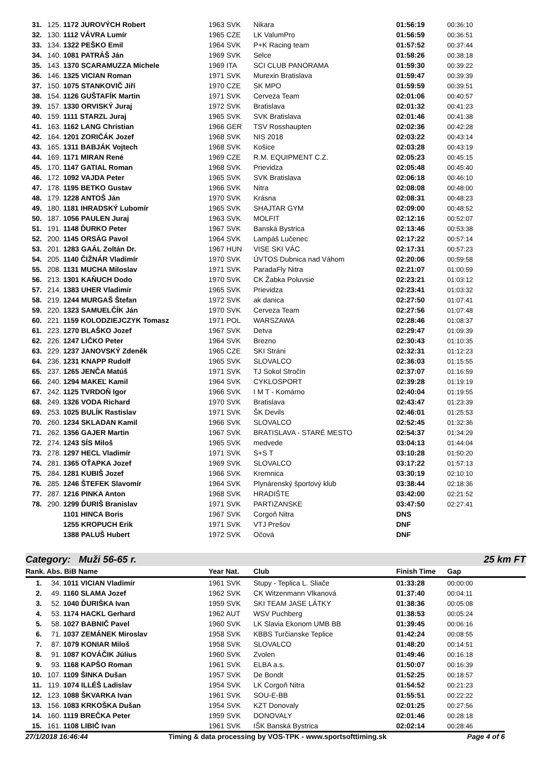| 31. | 125. | 1172 JUROVÝCH Robert | 1963 SVK | Nikara | 01:56:19 | 00:36:10 |
| 32. | 130. | 1112 VÁVRA Lumír | 1965 CZE | LK ValumPro | 01:56:59 | 00:36:51 |
| 33. | 134. | 1322 PEŠKO Emil | 1964 SVK | P+K Racing team | 01:57:52 | 00:37:44 |
| 34. | 140. | 1081 PATRÁŠ Ján | 1969 SVK | Selce | 01:58:26 | 00:38:18 |
| 35. | 143. | 1370 SCARAMUZZA Michele | 1969 ITA | SCI CLUB PANORAMA | 01:59:30 | 00:39:22 |
| 36. | 146. | 1325 VICIAN Roman | 1971 SVK | Murexin Bratislava | 01:59:47 | 00:39:39 |
| 37. | 150. | 1075 STANKOVIČ Jiří | 1970 CZE | SK MPO | 01:59:59 | 00:39:51 |
| 38. | 154. | 1126 GUŠTAFÍK Martin | 1971 SVK | Cerveza Team | 02:01:06 | 00:40:57 |
| 39. | 157. | 1330 ORVISKÝ Juraj | 1972 SVK | Bratislava | 02:01:32 | 00:41:23 |
| 40. | 159. | 1111 STARZL Juraj | 1965 SVK | SVK Bratislava | 02:01:46 | 00:41:38 |
| 41. | 163. | 1162 LANG Christian | 1966 GER | TSV Rosshaupten | 02:02:36 | 00:42:28 |
| 42. | 164. | 1201 ZORIČÁK Jozef | 1968 SVK | NIS 2018 | 02:03:22 | 00:43:14 |
| 43. | 165. | 1311 BABJÁK Vojtech | 1968 SVK | Košice | 02:03:28 | 00:43:19 |
| 44. | 169. | 1171 MIRAN René | 1969 CZE | R.M. EQUIPMENT C.Z. | 02:05:23 | 00:45:15 |
| 45. | 170. | 1147 GATIAL Roman | 1968 SVK | Prievidza | 02:05:48 | 00:45:40 |
| 46. | 172. | 1092 VAJDA Peter | 1965 SVK | SVK Bratislava | 02:06:18 | 00:46:10 |
| 47. | 178. | 1195 BETKO Gustav | 1966 SVK | Nitra | 02:08:08 | 00:48:00 |
| 48. | 179. | 1228 ANTOŠ Ján | 1970 SVK | Krásna | 02:08:31 | 00:48:23 |
| 49. | 180. | 1181 IHRADSKÝ Lubomír | 1965 SVK | SHAJTAR GYM | 02:09:00 | 00:48:52 |
| 50. | 187. | 1056 PAULEN Juraj | 1963 SVK | MOLFIT | 02:12:16 | 00:52:07 |
| 51. | 191. | 1148 ĎURKO Peter | 1967 SVK | Banská Bystrica | 02:13:46 | 00:53:38 |
| 52. | 200. | 1145 ORSÁG Pavol | 1964 SVK | Lampáš Lučenec | 02:17:22 | 00:57:14 |
| 53. | 201. | 1283 GAÁL Zoltán Dr. | 1967 HUN | VISE SKI VÁC | 02:17:31 | 00:57:23 |
| 54. | 205. | 1140 ČIŽNÁR Vladimír | 1970 SVK | ÚVTOS Dubnica nad Váhom | 02:20:06 | 00:59:58 |
| 55. | 208. | 1131 MUCHA Miloslav | 1971 SVK | ParadaFly Nitra | 02:21:07 | 01:00:59 |
| 56. | 213. | 1301 KAŇUCH Dodo | 1970 SVK | CK Žabka Poluvsie | 02:23:21 | 01:03:12 |
| 57. | 214. | 1383 UHER Vladimír | 1965 SVK | Prievidza | 02:23:41 | 01:03:32 |
| 58. | 219. | 1244 MURGAŠ Štefan | 1972 SVK | ak danica | 02:27:50 | 01:07:41 |
| 59. | 220. | 1323 SAMUELČÍK Ján | 1970 SVK | Cerveza Team | 02:27:56 | 01:07:48 |
| 60. | 221. | 1159 KOLODZIEJCZYK Tomasz | 1971 POL | WARSZAWA | 02:28:46 | 01:08:37 |
| 61. | 223. | 1270 BLAŠKO Jozef | 1967 SVK | Detva | 02:29:47 | 01:09:39 |
| 62. | 226. | 1247 LIČKO Peter | 1964 SVK | Brezno | 02:30:43 | 01:10:35 |
| 63. | 229. | 1237 JANOVSKÝ Zdeněk | 1965 CZE | SKI Stráni | 02:32:31 | 01:12:23 |
| 64. | 236. | 1231 KNAPP Rudolf | 1965 SVK | SLOVALCO | 02:36:03 | 01:15:55 |
| 65. | 237. | 1265 JENČA Matúš | 1971 SVK | TJ Sokol Stročin | 02:37:07 | 01:16:59 |
| 66. | 240. | 1294 MAKEĽ Kamil | 1964 SVK | CYKLOSPORT | 02:39:28 | 01:19:19 |
| 67. | 242. | 1125 TVRDOŇ Igor | 1966 SVK | I M T - Komárno | 02:40:04 | 01:19:55 |
| 68. | 249. | 1326 VODA Richard | 1970 SVK | Bratislava | 02:43:47 | 01:23:39 |
| 69. | 253. | 1025 BULÍK Rastislav | 1971 SVK | ŠK Devils | 02:46:01 | 01:25:53 |
| 70. | 260. | 1234 SKLADAN Kamil | 1966 SVK | SLOVALCO | 02:52:45 | 01:32:36 |
| 71. | 262. | 1356 GAJER Martin | 1967 SVK | BRATISLAVA - STARÉ MESTO | 02:54:37 | 01:34:29 |
| 72. | 274. | 1243 SÍS Miloš | 1965 SVK | medvede | 03:04:13 | 01:44:04 |
| 73. | 278. | 1297 HECL Vladimír | 1971 SVK | S+S T | 03:10:28 | 01:50:20 |
| 74. | 281. | 1365 OŤAPKA Jozef | 1969 SVK | SLOVALCO | 03:17:22 | 01:57:13 |
| 75. | 284. | 1281 KUBIŠ Jozef | 1966 SVK | Kremnica | 03:30:19 | 02:10:10 |
| 76. | 285. | 1246 ŠTEFEK Slavomír | 1964 SVK | Plynárenský športový klub | 03:38:44 | 02:18:36 |
| 77. | 287. | 1216 PINKA Anton | 1968 SVK | HRADIŠTE | 03:42:00 | 02:21:52 |
| 78. | 290. | 1299 ĎURIŠ Branislav | 1971 SVK | PARTIZANSKE | 03:47:50 | 02:27:41 |
| | | 1101 HINCA Boris | 1967 SVK | Corgoň Nitra | DNS | |
| | | 1255 KROPUCH Erik | 1971 SVK | VTJ Prešov | DNF | |
| | | 1388 PALUŠ Hubert | 1972 SVK | Očová | DNF | |
Category: Muži 56-65 r. 25 km FT
| Rank. Abs. BiB Name | | | Year Nat. | Club | Finish Time | Gap |
| --- | --- | --- | --- | --- | --- | --- |
| 1. | 34. | 1011 VICIAN Vladimír | 1961 SVK | Stupy - Teplica L. Sliače | 01:33:28 | 00:00:00 |
| 2. | 49. | 1160 SLAMA Jozef | 1962 SVK | CK Witzenmann Vlkanová | 01:37:40 | 00:04:11 |
| 3. | 52. | 1040 ĎURIŠKA Ivan | 1959 SVK | SKI TEAM JASE LÁTKY | 01:38:36 | 00:05:08 |
| 4. | 53. | 1174 HACKL Gerhard | 1962 AUT | WSV Puchberg | 01:38:53 | 00:05:24 |
| 5. | 58. | 1027 BABNIČ Pavel | 1960 SVK | LK Slavia Ekonom UMB BB | 01:39:45 | 00:06:16 |
| 6. | 71. | 1037 ZEMÁNEK Miroslav | 1958 SVK | KBBS Turčianske Teplice | 01:42:24 | 00:08:55 |
| 7. | 87. | 1079 KONIAR Miloš | 1958 SVK | SLOVALCO | 01:48:20 | 00:14:51 |
| 8. | 91. | 1087 KOVÁČIK Július | 1960 SVK | Zvolen | 01:49:46 | 00:16:18 |
| 9. | 93. | 1168 KAPŠO Roman | 1961 SVK | ELBA a.s. | 01:50:07 | 00:16:39 |
| 10. | 107. | 1109 ŠINKA Dušan | 1957 SVK | De Bondt | 01:52:25 | 00:18:57 |
| 11. | 119. | 1074 ILLÉŠ Ladislav | 1954 SVK | LK Corgoň Nitra | 01:54:52 | 00:21:23 |
| 12. | 123. | 1088 ŠKVARKA Ivan | 1961 SVK | SOU-E-BB | 01:55:51 | 00:22:22 |
| 13. | 156. | 1083 KRKOŠKA Dušan | 1954 SVK | KZT Donovaly | 02:01:25 | 00:27:56 |
| 14. | 160. | 1119 BREČKA Peter | 1959 SVK | DONOVALY | 02:01:46 | 00:28:18 |
| 15. | 161. | 1108 LIBIČ Ivan | 1961 SVK | IŠK Banská Bystrica | 02:02:14 | 00:28:46 |
27/1/2018 16:46:44 Timing & data processing by VOS-TPK - www.sportsofttiming.sk Page 4 of 6